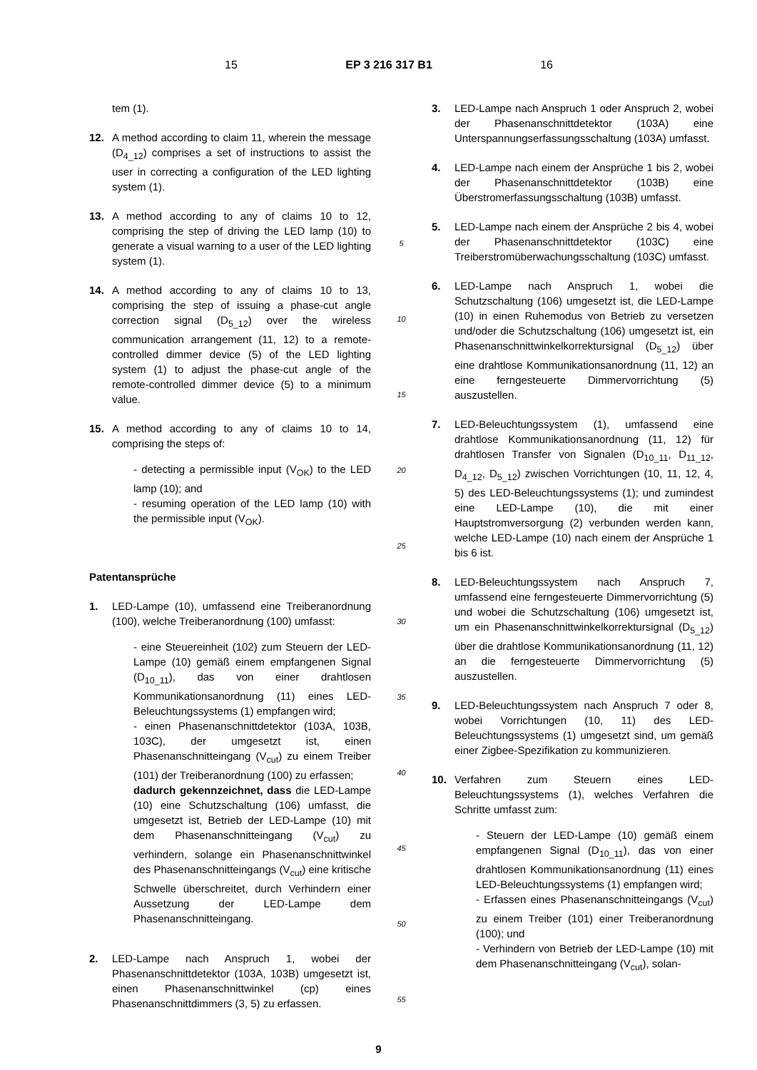15 EP 3 216 317 B1 16
tem (1).
12. A method according to claim 11, wherein the message (D<sub>4_12</sub>) comprises a set of instructions to assist the user in correcting a configuration of the LED lighting system (1).
13. A method according to any of claims 10 to 12, comprising the step of driving the LED lamp (10) to generate a visual warning to a user of the LED lighting system (1).
14. A method according to any of claims 10 to 13, comprising the step of issuing a phase-cut angle correction signal (D<sub>5_12</sub>) over the wireless communication arrangement (11, 12) to a remote-controlled dimmer device (5) of the LED lighting system (1) to adjust the phase-cut angle of the remote-controlled dimmer device (5) to a minimum value.
15. A method according to any of claims 10 to 14, comprising the steps of:
- detecting a permissible input (V<sub>OK</sub>) to the LED lamp (10); and
- resuming operation of the LED lamp (10) with the permissible input (V<sub>OK</sub>).
Patentansprüche
1. LED-Lampe (10), umfassend eine Treiberanordnung (100), welche Treiberanordnung (100) umfasst:
- eine Steuereinheit (102) zum Steuern der LED-Lampe (10) gemäß einem empfangenen Signal (D<sub>10_11</sub>), das von einer drahtlosen Kommunikationsanordnung (11) eines LED-Beleuchtungssystems (1) empfangen wird;
- einen Phasenanschnittdetektor (103A, 103B, 103C), der umgesetzt ist, einen Phasenanschnitteingang (V<sub>cut</sub>) zu einem Treiber (101) der Treiberanordnung (100) zu erfassen;
dadurch gekennzeichnet, dass die LED-Lampe (10) eine Schutzschaltung (106) umfasst, die umgesetzt ist, Betrieb der LED-Lampe (10) mit dem Phasenanschnitteingang (V<sub>cut</sub>) zu verhindern, solange ein Phasenanschnittwinkel des Phasenanschnitteingangs (V<sub>cut</sub>) eine kritische Schwelle überschreitet, durch Verhindern einer Aussetzung der LED-Lampe dem Phasenanschnitteingang.
2. LED-Lampe nach Anspruch 1, wobei der Phasenanschnittdetektor (103A, 103B) umgesetzt ist, einen Phasenanschnittwinkel (cp) eines Phasenanschnittdimmers (3, 5) zu erfassen.
5
10
15
20
25
30
35
40
45
50
55
3. LED-Lampe nach Anspruch 1 oder Anspruch 2, wobei der Phasenanschnittdetektor (103A) eine Unterspannungserfassungsschaltung (103A) umfasst.
4. LED-Lampe nach einem der Ansprüche 1 bis 2, wobei der Phasenanschnittdetektor (103B) eine Überstromerfassungsschaltung (103B) umfasst.
5. LED-Lampe nach einem der Ansprüche 2 bis 4, wobei der Phasenanschnittdetektor (103C) eine Treiberstromüberwachungsschaltung (103C) umfasst.
6. LED-Lampe nach Anspruch 1, wobei die Schutzschaltung (106) umgesetzt ist, die LED-Lampe (10) in einen Ruhemodus von Betrieb zu versetzen und/oder die Schutzschaltung (106) umgesetzt ist, ein Phasenanschnittwinkelkorrektursignal (D<sub>5_12</sub>) über eine drahtlose Kommunikationsanordnung (11, 12) an eine ferngesteuerte Dimmervorrichtung (5) auszustellen.
7. LED-Beleuchtungssystem (1), umfassend eine drahtlose Kommunikationsanordnung (11, 12) für drahtlosen Transfer von Signalen (D<sub>10_11</sub>, D<sub>11_12</sub>, D<sub>4_12</sub>, D<sub>5_12</sub>) zwischen Vorrichtungen (10, 11, 12, 4, 5) des LED-Beleuchtungssystems (1); und zumindest eine LED-Lampe (10), die mit einer Hauptstromversorgung (2) verbunden werden kann, welche LED-Lampe (10) nach einem der Ansprüche 1 bis 6 ist.
8. LED-Beleuchtungssystem nach Anspruch 7, umfassend eine ferngesteuerte Dimmervorrichtung (5) und wobei die Schutzschaltung (106) umgesetzt ist, um ein Phasenanschnittwinkelkorrektursignal (D<sub>5_12</sub>) über die drahtlose Kommunikationsanordnung (11, 12) an die ferngesteuerte Dimmervorrichtung (5) auszustellen.
9. LED-Beleuchtungssystem nach Anspruch 7 oder 8, wobei Vorrichtungen (10, 11) des LED-Beleuchtungssystems (1) umgesetzt sind, um gemäß einer Zigbee-Spezifikation zu kommunizieren.
10. Verfahren zum Steuern eines LED-Beleuchtungssystems (1), welches Verfahren die Schritte umfasst zum:
- Steuern der LED-Lampe (10) gemäß einem empfangenen Signal (D<sub>10_11</sub>), das von einer drahtlosen Kommunikationsanordnung (11) eines LED-Beleuchtungssystems (1) empfangen wird;
- Erfassen eines Phasenanschnitteingangs (V<sub>cut</sub>) zu einem Treiber (101) einer Treiberanordnung (100); und
- Verhindern von Betrieb der LED-Lampe (10) mit dem Phasenanschnitteingang (V<sub>cut</sub>), solan-
9